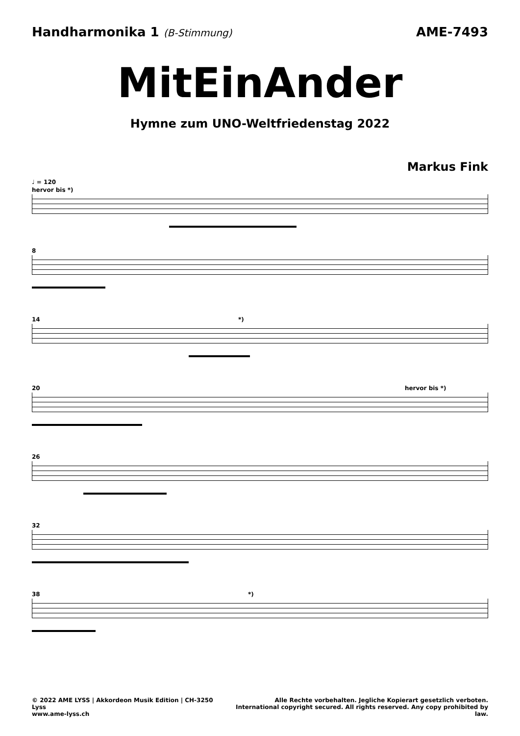Handharmonika 1 (B-Stimmung)
AME-7493
MitEinAnder
Hymne zum UNO-Weltfriedenstag 2022
Markus Fink
♩ = 120
hervor bis *)
8
14 *)
20 hervor bis *)
26
32
38 *)
© 2022 AME LYSS | Akkordeon Musik Edition | CH-3250 Lyss
www.ame-lyss.ch
Alle Rechte vorbehalten. Jegliche Kopierart gesetzlich verboten.
International copyright secured. All rights reserved. Any copy prohibited by law.